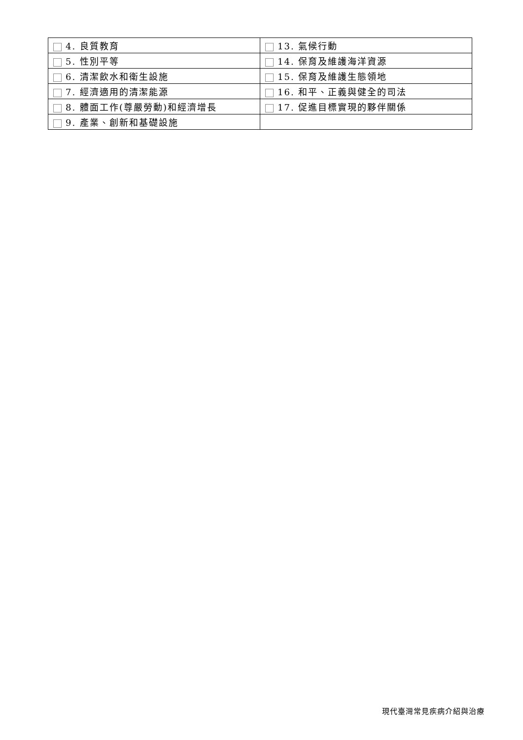| 4. 良質教育 | 13. 氣候行動 |
| 5. 性別平等 | 14. 保育及維護海洋資源 |
| 6. 清潔飲水和衛生設施 | 15. 保育及維護生態領地 |
| 7. 經濟適用的清潔能源 | 16. 和平、正義與健全的司法 |
| 8. 體面工作(尊嚴勞動)和經濟增長 | 17. 促進目標實現的夥伴關係 |
| 9. 產業、創新和基礎設施 | |
現代臺灣常見疾病介紹與治療